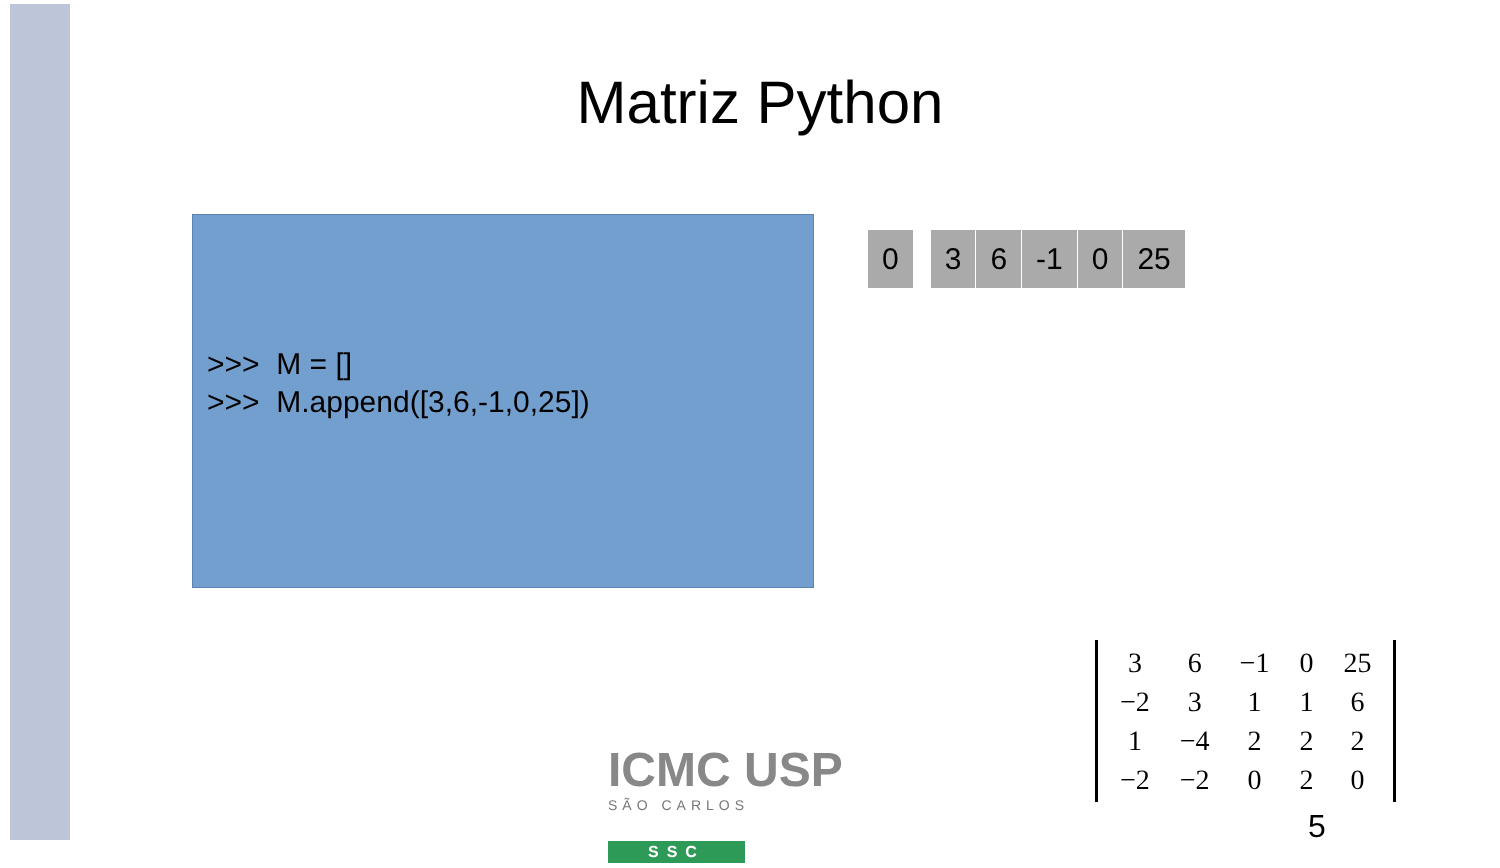Matriz Python
>>> M = []
>>> M.append([3,6,-1,0,25])
| 0 | | 3 | 6 | -1 | 0 | 25 |
| 3 | 6 | −1 | 0 | 25 |
| −2 | 3 | 1 | 1 | 6 |
| 1 | −4 | 2 | 2 | 2 |
| −2 | −2 | 0 | 2 | 0 |
ICMC USP
SÃO CARLOS
SSC
5